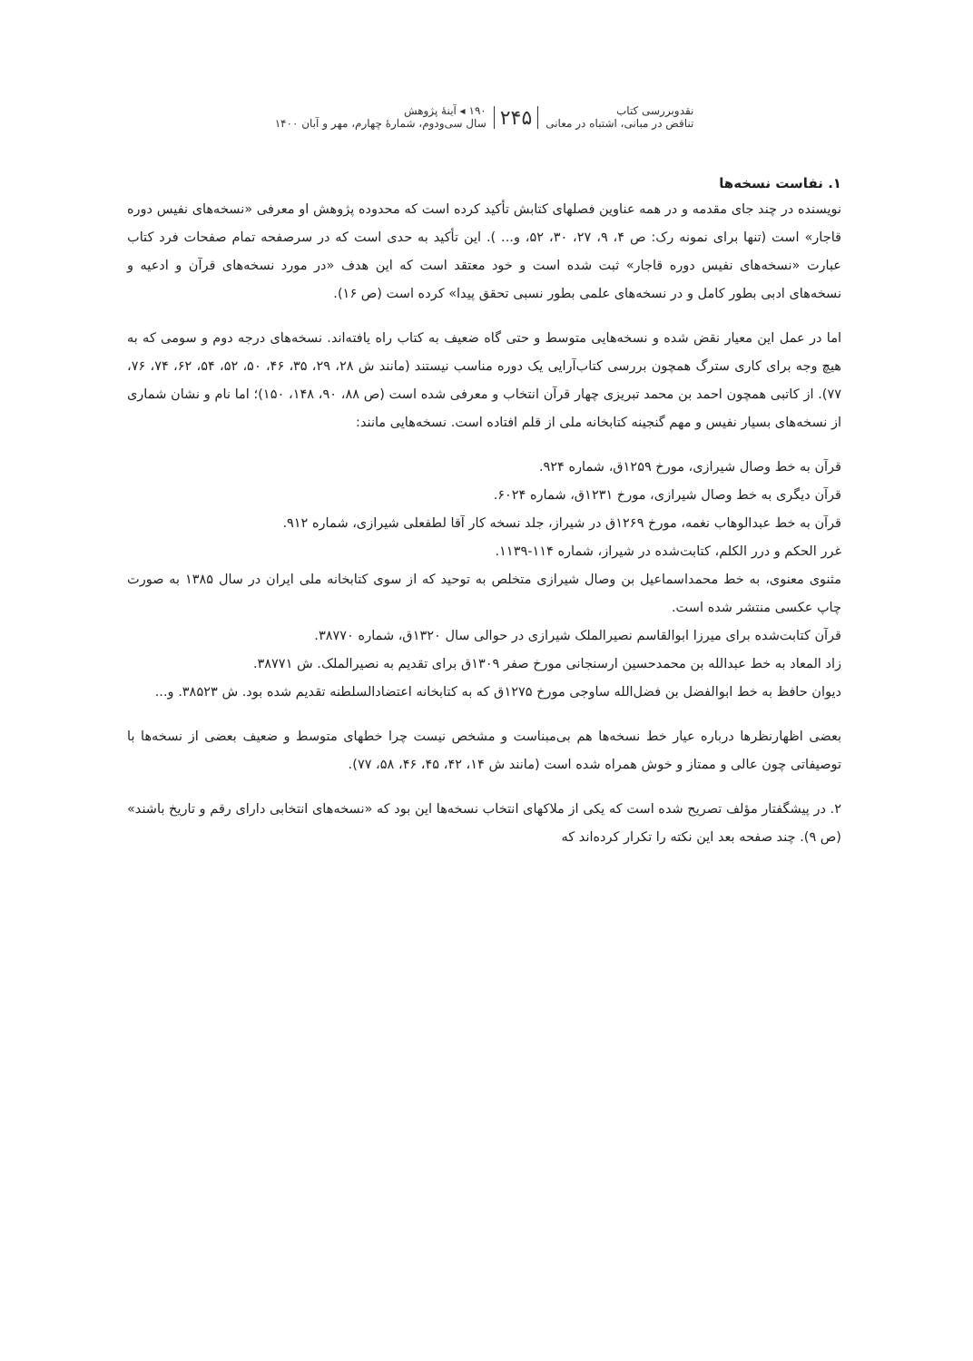نقدوبررسی کتاب
تناقض در مبانی، اشتباه در معانی
۲۴۵
۱۹۰ ◂ آینهٔ پژوهش
سال سی‌ودوم، شمارهٔ چهارم، مهر و آبان ۱۴۰۰
۱. نفاست نسخه‌ها
نویسنده در چند جای مقدمه و در همه عناوین فصلهای کتابش تأکید کرده است که محدوده پژوهش او معرفی «نسخه‌های نفیس دوره قاجار» است (تنها برای نمونه رک: ص ۴، ۹، ۲۷، ۳۰، ۵۲، و... ). این تأکید به حدی است که در سرصفحه تمام صفحات فرد کتاب عبارت «نسخه‌های نفیس دوره قاجار» ثبت شده است و خود معتقد است که این هدف «در مورد نسخه‌های قرآن و ادعیه و نسخه‌های ادبی بطور کامل و در نسخه‌های علمی بطور نسبی تحقق پیدا» کرده است (ص ۱۶).
اما در عمل این معیار نقض شده و نسخه‌هایی متوسط و حتی گاه ضعیف به کتاب راه یافته‌اند. نسخه‌های درجه دوم و سومی که به هیچ وجه برای کاری سترگ همچون بررسی کتاب‌آرایی یک دوره مناسب نیستند (مانند ش ۲۸، ۲۹، ۳۵، ۴۶، ۵۰، ۵۲، ۵۴، ۶۲، ۷۴، ۷۶، ۷۷). از کاتبی همچون احمد بن محمد تبریزی چهار قرآن انتخاب و معرفی شده است (ص ۸۸، ۹۰، ۱۴۸، ۱۵۰)؛ اما نام و نشان شماری از نسخه‌های بسیار نفیس و مهم گنجینه کتابخانه ملی از قلم افتاده است. نسخه‌هایی مانند:
قرآن به خط وصال شیرازی، مورخ ۱۲۵۹ق، شماره ۹۲۴.
قرآن دیگری به خط وصال شیرازی، مورخ ۱۲۳۱ق، شماره ۶۰۲۴.
قرآن به خط عبدالوهاب نغمه، مورخ ۱۲۶۹ق در شیراز، جلد نسخه کار آقا لطفعلی شیرازی، شماره ۹۱۲.
غرر الحکم و درر الکلم، کتابت‌شده در شیراز، شماره ۱۱۴-۱۱۳۹.
مثنوی معنوی، به خط محمداسماعیل بن وصال شیرازی متخلص به توحید که از سوی کتابخانه ملی ایران در سال ۱۳۸۵ به صورت چاپ عکسی منتشر شده است.
قرآن کتابت‌شده برای میرزا ابوالقاسم نصیرالملک شیرازی در حوالی سال ۱۳۲۰ق، شماره ۳۸۷۷۰.
زاد المعاد به خط عبدالله بن محمدحسین ارسنجانی مورخ صفر ۱۳۰۹ق برای تقدیم به نصیرالملک. ش ۳۸۷۷۱.
دیوان حافظ به خط ابوالفضل بن فضل‌الله ساوجی مورخ ۱۲۷۵ق که به کتابخانه اعتضادالسلطنه تقدیم شده بود. ش ۳۸۵۲۳. و...
بعضی اظهارنظرها درباره عیار خط نسخه‌ها هم بی‌مبناست و مشخص نیست چرا خطهای متوسط و ضعیف بعضی از نسخه‌ها با توصیفاتی چون عالی و ممتاز و خوش همراه شده است (مانند ش ۱۴، ۴۲، ۴۵، ۴۶، ۵۸، ۷۷).
۲. در پیشگفتار مؤلف تصریح شده است که یکی از ملاکهای انتخاب نسخه‌ها این بود که «نسخه‌های انتخابی دارای رقم و تاریخ باشند» (ص ۹). چند صفحه بعد این نکته را تکرار کرده‌اند که